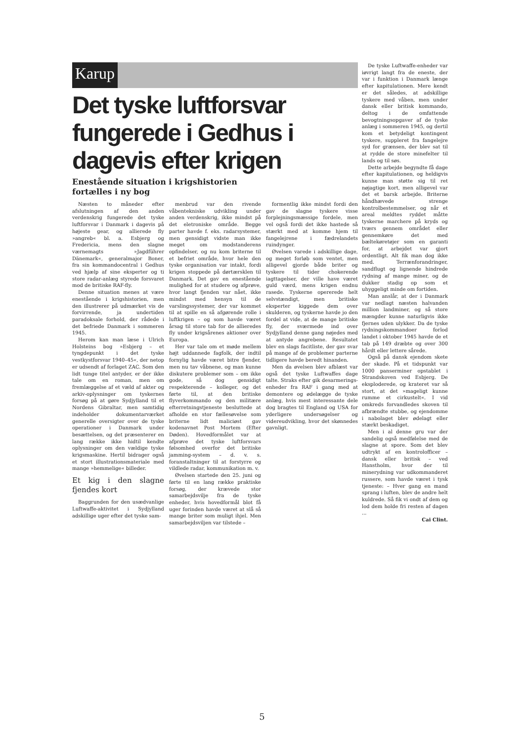Karup
Det tyske luftforsvar fungerede i Gedhus i dagevis efter krigen
Enestående situation i krigshistorien
fortælles i ny bog
Næsten to måneder efter afslutningen af den anden verdenskrig fungerede det tyske luftforsvar i Danmark i dagevis på højeste gear, og allierede fly »angreb« bl. a. Esbjerg og Fredericia, mens den slagne værnemagts »Jagdführer Dänemark«, generalmajor Boner, fra sin kommandocentral i Gedhus ved hjælp af sine eksperter og ti store radar-anlæg styrede forsvaret mod de britiske RAF-fly.
Denne situation menes at være enestående i krigshistorien, men den illustrerer på udmærket vis de forvirrende, ja undertiden paradoksale forhold, der rådede i det befriede Danmark i sommeren 1945.
Herom kan man læse i Ulrich Holsteins bog »Esbjerg – et tyngdepunkt i det tyske vestkystforsvar 1940–45«, der netop er udsendt af forlaget ZAC. Som den lidt tunge titel antyder, er der ikke tale om en roman, men om fremlæggelse af et væld af akter og arkiv-oplysninger om tyskernes forsøg på at gøre Sydjylland til et Nordens Gibraltar, men samtidig indeholder dokumentarværket generelle oversigter over de tyske operationer i Danmark under besættelsen, og det præsenterer en lang række ikke hidtil kendte oplysninger om den vældige tyske krigsmaskine. Hertil bidrager også et stort illustrationsmateriale med mange »hemmelige« billeder.
Et kig i den slagne fjendes kort
Baggrunden for den usædvanlige Luftwaffe-aktivitet i Sydjylland adskillige uger efter det tyske sam-
menbrud var den rivende våbentekniske udvikling under anden verdenskrig, ikke mindst på det eletroniske område. Begge parter havde f. eks. radarsystemer, men gensidigt vidste man ikke meget om modstanderens opfindelser, og nu kom briterne til et befriet område, hvor hele den tyske organisation var intakt, fordi krigen stoppede på dørtærsklen til Danmark. Det gav en enestående mulighed for at studere og afprøve, hvor langt fjenden var nået, ikke mindst med hensyn til de varslingssystemer, der var kommet til at spille en så afgørende rolle i luftkrigen – og som havde været årsag til store tab for de allieredes fly under krigsårenes aktioner over Europa.
Her var tale om et møde mellem højt uddannede fagfolk, der indtil fornylig havde været bitre fjender, men nu tav våbnene, og man kunne diskutere problemer som – om ikke gode, så dog gensidigt respekterende – kolleger, og det førte til, at den britiske flyverkommando og den militære efterretningstjeneste besluttede at afholde en stor fællesøvelse som briterne lidt maliciøst gav kodenavnet Post Mortem (Efter Døden). Hovedformålet var at afprøve det tyske luftforsvars følsomhed overfor det britiske jamming-system – d. v. s. foranstaltninger til at forstyrre og vildlede radar, kommunikation m. v.
Øvelsen startede den 25. juni og førte til en lang række praktiske forsøg, der krævede stor samarbejdsvilje fra de tyske enheder, hvis hovedformål blot få uger forinden havde været at slå så mange briter som muligt ihjel. Men samarbejdsviljen var tilstede –
formentlig ikke mindst fordi den gav de slagne tyskere visse forplejningsmæssige fordele, men vel også fordi det ikke hastede så stærkt med at komme hjem til fangelejrene i fædrelandets ruindynger.
Øvelsen varede i adskillige dage, og meget forløb som ventet, men alligevel gjorde både briter og tyskere til tider chokerende iagttagelser, der ville have været guld værd, mens krigen endnu rasede. Tyskerne opererede helt selvstændigt, men britiske eksperter kiggede dem over skulderen, og tyskerne havde jo den fordel at vide, at de mange britiske fly, der sværmede ind over Sydjylland denne gang nøjedes med at antyde angrebene. Resultatet blev en slags facitliste, der gav svar på mange af de problemer parterne tidligere havde beredt hinanden.
Men da øvelsen blev afblæst var også det tyske Luftwaffes dage talte. Straks efter gik desarmerings-enheder fra RAF i gang med at demontere og ødelægge de tyske anlæg, hvis mest interessante dele dog bragtes til England og USA for yderligere undersøgelser og videreudvikling, hvor det skønnedes gavnligt.
De tyske Luftwaffe-enheder var iøvrigt langt fra de eneste, der var i funktion i Danmark længe efter kapitulationen. Mere kendt er det således, at adskillige tyskere med våben, men under dansk eller britisk kommando, deltog i de omfattende bevogtningsopgaver af de tyske anlæg i sommeren 1945, og dertil kom et betydeligt kontingent tyskere, suppleret fra fangelejre syd for grænsen, der blev sat til at rydde de store minefelter til lands og til søs.
Dette arbejde begyndte få dage efter kapitulationen, og heldigvis kunne man støtte sig til ret nøjagtige kort, men alligevel var det et barsk arbejde. Briterne håndhævede strenge kontrolbestemmelser, og når et areal meldtes ryddet måtte tyskerne marchere på kryds og tværs gennem området eller gennemkøre det med bæltekøretøjer som en garanti for, at arbejdet var gjort ordentligt. Alt fik man dog ikke med. Terrænforandringer, sandflugt og lignende hindrede rydning af mange miner, og de dukker stadig op som et uhyggeligt minde om fortiden.
Man anslår, at der i Danmark var nedlagt næsten halvanden million landminer, og så store mængder kunne naturligvis ikke fjernes uden ulykker. Da de tyske rydningskommandoer forlod landet i oktober 1945 havde de et tab på 149 dræbte og over 300 hårdt eller lettere sårede.
Også på dansk ejendom skete der skade. På et tidspunkt var 1000 panserminer opstablet i Strandskoven ved Esbjerg. De eksploderede, og krateret var så stort, at det »mageligt kunne rumme et cirkustelt«. I vid omkreds forvandledes skoven til afbrændte stubbe, og ejendomme i nabolaget blev ødelagt eller stærkt beskadiget.
Men i al denne gru var der sandelig også medfølelse med de slagne at spore. Som det blev udtrykt af en kontrolofficer – dansk eller britisk – ved Hanstholm, hvor der til minerydning var udkommanderet russere, som havde været i tysk tjeneste: – Hver gang en mand sprang i luften, blev de andre helt kuldrede. Så fik vi ondt af dem og lod dem holde fri resten af dagen ...
Cai Clint.
5